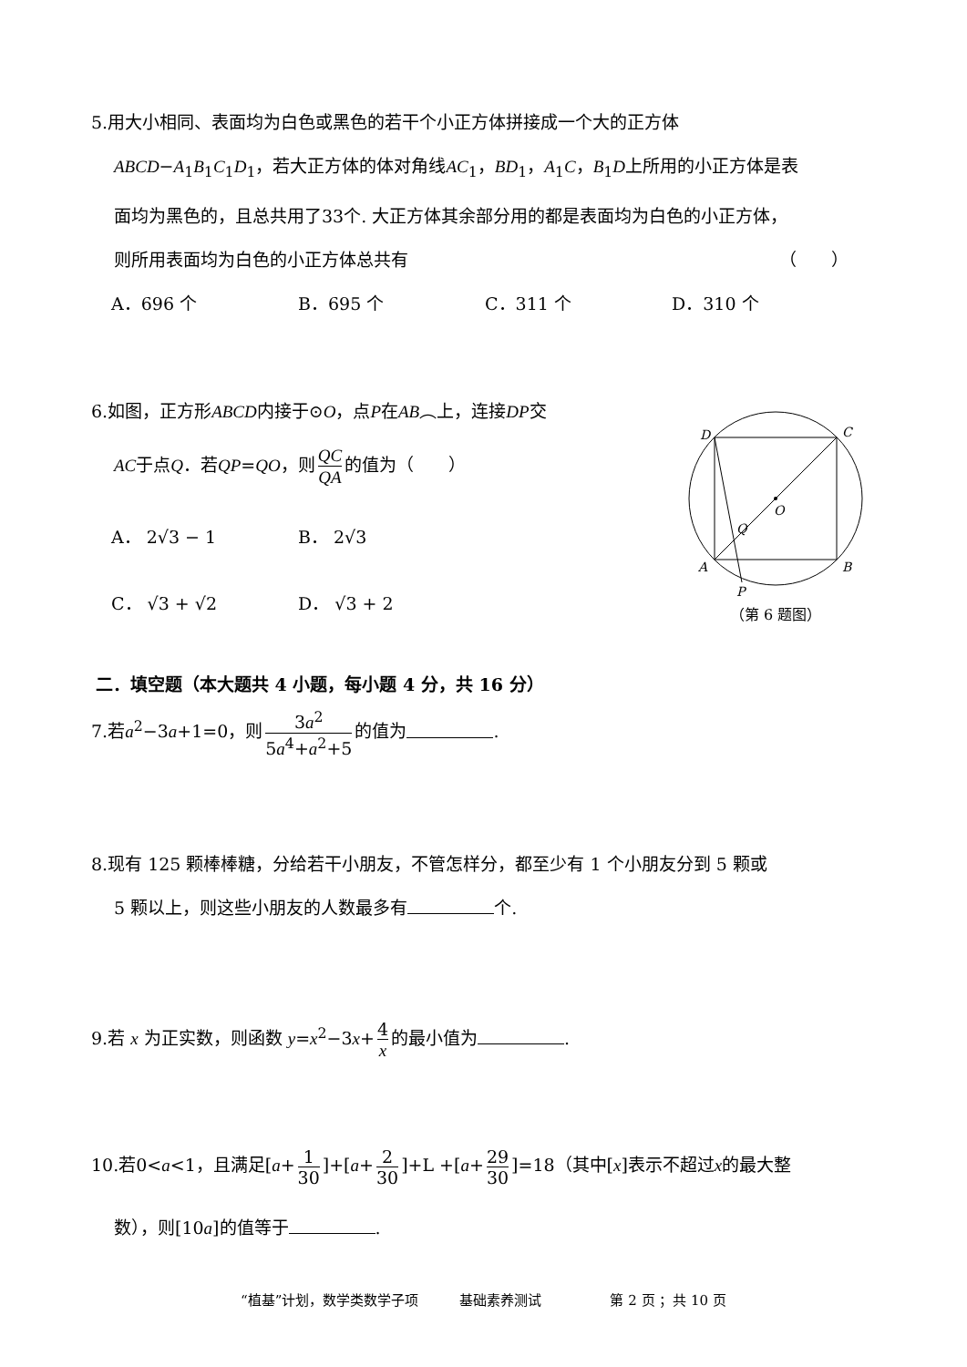5.用大小相同、表面均为白色或黑色的若干个小正方体拼接成一个大的正方体
ABCD−A<sub>1</sub>B<sub>1</sub>C<sub>1</sub>D<sub>1</sub>，若大正方体的体对角线AC<sub>1</sub>，BD<sub>1</sub>，A<sub>1</sub>C，B<sub>1</sub>D上所用的小正方体是表
面均为黑色的，且总共用了33个. 大正方体其余部分用的都是表面均为白色的小正方体，
则所用表面均为白色的小正方体总共有 （　　）
A．696 个 B．695 个 C．311 个 D．310 个
6.如图，正方形ABCD内接于⊙O，点P在AB︵上，连接DP交
AC于点Q．若QP=QO，则 QC QA 的值为（　　）
A． 2√3 − 1 B． 2√3
C． √3 + √2 D． √3 + 2
D
C
A
B
O
Q
P
（第 6 题图）
二．填空题（本大题共 4 小题，每小题 4 分，共 16 分）
7.若a<sup>2</sup>−3a+1=0，则 3a<sup>2</sup> 5a<sup>4</sup>+a<sup>2</sup>+5 的值为 .
8.现有 125 颗棒棒糖，分给若干小朋友，不管怎样分，都至少有 1 个小朋友分到 5 颗或
5 颗以上，则这些小朋友的人数最多有 个.
9.若 x 为正实数，则函数 y=x<sup>2</sup>−3x+ 4 x 的最小值为 .
10.若0<a<1，且满足[a+ 1 30]+[a+ 2 30]+L +[a+ 29 30]=18（其中[x]表示不超过x的最大整
数），则[10a]的值等于 .
“植基”计划，数学类数学子项　　　基础素养测试　　　　　第 2 页 ；共 10 页